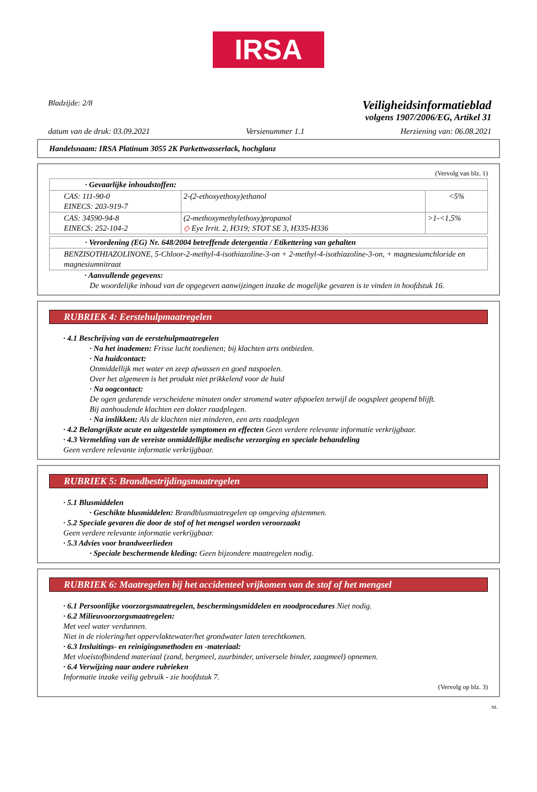IRSA
Bladzijde: 2/8
Veiligheidsinformatieblad
volgens 1907/2006/EG, Artikel 31
datum van de druk: 03.09.2021 Versienummer 1.1 Herziening van: 06.08.2021
Handelsnaam: IRSA Platinum 3055 2K Parkettwasserlack, hochglanz
(Vervolg van blz. 1)
| · Gevaarlijke inhoudstoffen: | | |
| CAS: 111-90-0 EINECS: 203-919-7 | 2-(2-ethoxyethoxy)ethanol | <5% |
| CAS: 34590-94-8 EINECS: 252-104-2 | (2-methoxymethylethoxy)propanol ◇ Eye Irrit. 2, H319; STOT SE 3, H335-H336 | >1-<1,5% |
| · Verordening (EG) Nr. 648/2004 betreffende detergentia / Etikettering van gehalten |
| BENZISOTHIAZOLINONE, 5-Chloor-2-methyl-4-isothiazoline-3-on + 2-methyl-4-isothiazoline-3-on, + magnesiumchloride en magnesiumnitraat |
· Aanvullende gegevens:
De woordelijke inhoud van de opgegeven aanwijzingen inzake de mogelijke gevaren is te vinden in hoofdstuk 16.
RUBRIEK 4: Eerstehulpmaatregelen
· 4.1 Beschrijving van de eerstehulpmaatregelen
· Na het inademen: Frisse lucht toedienen; bij klachten arts ontbieden.
· Na huidcontact:
Onmiddellijk met water en zeep afwassen en goed naspoelen.
Over het algemeen is het produkt niet prikkelend voor de huid
· Na oogcontact:
De ogen gedurende verscheidene minuten onder stromend water afspoelen terwijl de oogspleet geopend blijft.
Bij aanhoudende klachten een dokter raadplegen.
· Na inslikken: Als de klachten niet minderen, een arts raadplegen
· 4.2 Belangrijkste acute en uitgestelde symptomen en effecten Geen verdere relevante informatie verkrijgbaar.
· 4.3 Vermelding van de vereiste onmiddellijke medische verzorging en speciale behandeling
Geen verdere relevante informatie verkrijgbaar.
RUBRIEK 5: Brandbestrijdingsmaatregelen
· 5.1 Blusmiddelen
· Geschikte blusmiddelen: Brandblusmaatregelen op omgeving afstemmen.
· 5.2 Speciale gevaren die door de stof of het mengsel worden veroorzaakt
Geen verdere relevante informatie verkrijgbaar.
· 5.3 Advies voor brandweerlieden
· Speciale beschermende kleding: Geen bijzondere maatregelen nodig.
RUBRIEK 6: Maatregelen bij het accidenteel vrijkomen van de stof of het mengsel
· 6.1 Persoonlijke voorzorgsmaatregelen, beschermingsmiddelen en noodprocedures Niet nodig.
· 6.2 Milieuvoorzorgsmaatregelen:
Met veel water verdunnen.
Niet in de riolering/het oppervlaktewater/het grondwater laten terechtkomen.
· 6.3 Insluitings- en reinigingsmethoden en -materiaal:
Met vloeistofbindend materiaal (zand, bergmeel, zuurbinder, universele binder, zaagmeel) opnemen.
· 6.4 Verwijzing naar andere rubrieken
Informatie inzake veilig gebruik - zie hoofdstuk 7.
(Vervolg op blz. 3)
NL